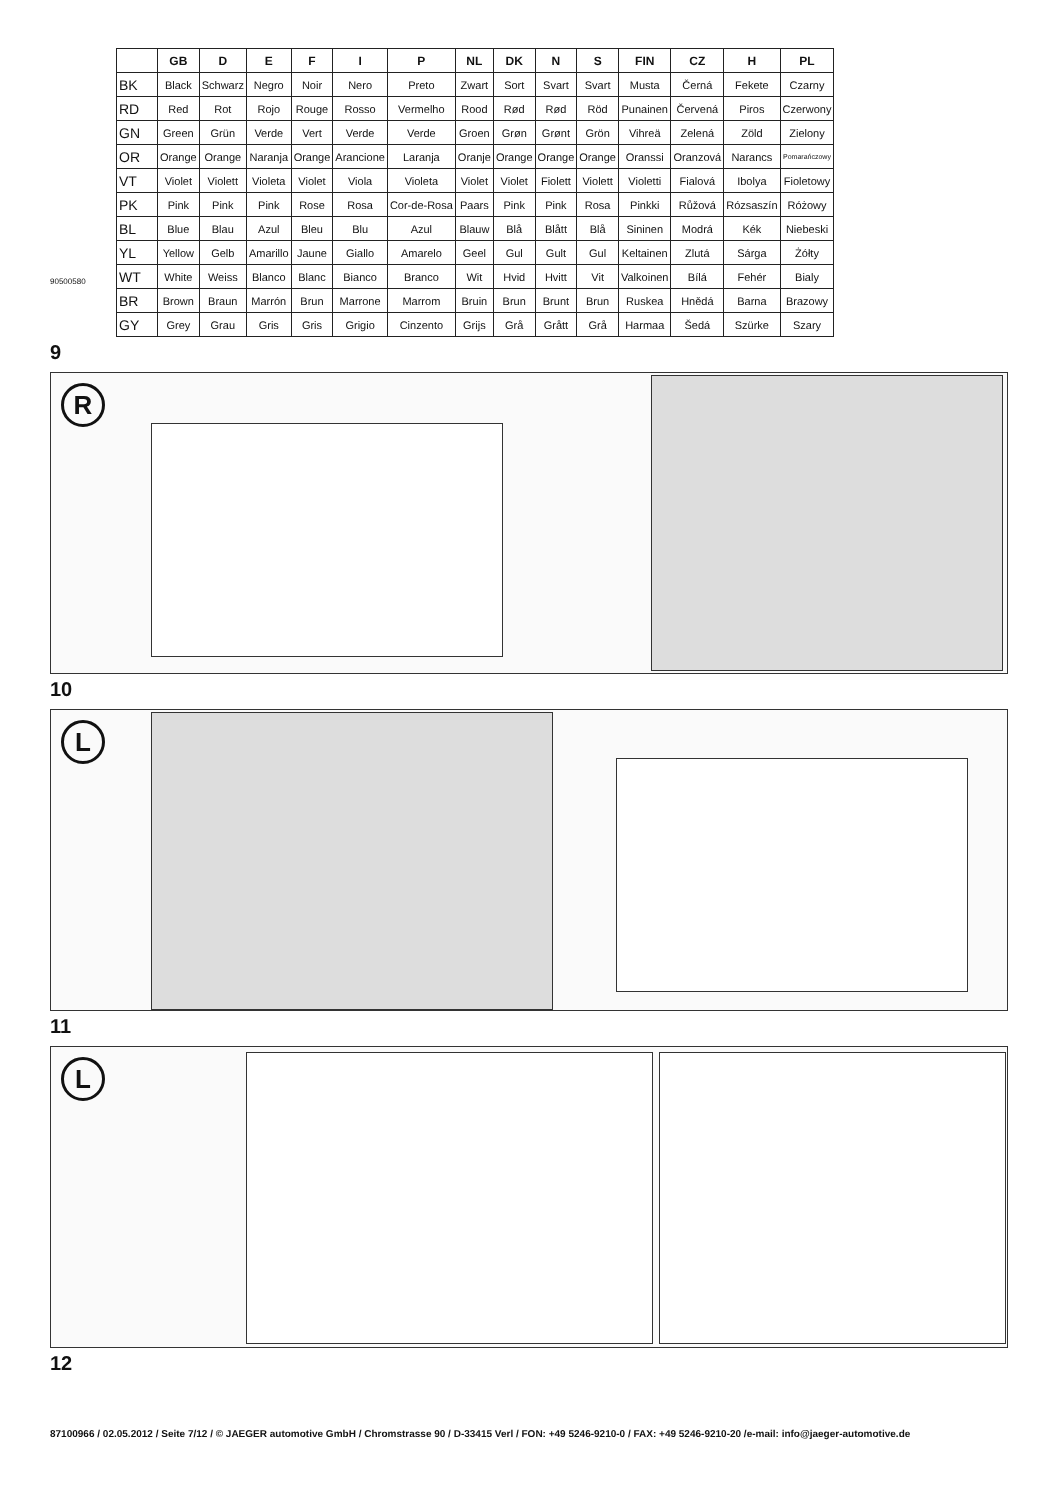| | GB | D | E | F | I | P | NL | DK | N | S | FIN | CZ | H | PL |
| --- | --- | --- | --- | --- | --- | --- | --- | --- | --- | --- | --- | --- | --- | --- |
| BK | Black | Schwarz | Negro | Noir | Nero | Preto | Zwart | Sort | Svart | Svart | Musta | Černá | Fekete | Czarny |
| RD | Red | Rot | Rojo | Rouge | Rosso | Vermelho | Rood | Rød | Rød | Röd | Punainen | Červená | Piros | Czerwony |
| GN | Green | Grün | Verde | Vert | Verde | Verde | Groen | Grøn | Grønt | Grön | Vihreä | Zelená | Zöld | Zielony |
| OR | Orange | Orange | Naranja | Orange | Arancione | Laranja | Oranje | Orange | Orange | Orange | Oranssi | Oranzová | Narancs | Pomarańczowy |
| VT | Violet | Violett | Violeta | Violet | Viola | Violeta | Violet | Violet | Fiolett | Violett | Violetti | Fialová | Ibolya | Fioletowy |
| PK | Pink | Pink | Pink | Rose | Rosa | Cor-de-Rosa | Paars | Pink | Pink | Rosa | Pinkki | Růžová | Rózsaszín | Różowy |
| BL | Blue | Blau | Azul | Bleu | Blu | Azul | Blauw | Blå | Blått | Blå | Sininen | Modrá | Kék | Niebeski |
| YL | Yellow | Gelb | Amarillo | Jaune | Giallo | Amarelo | Geel | Gul | Gult | Gul | Keltainen | Zlutá | Sárga | Żółty |
| WT | White | Weiss | Blanco | Blanc | Bianco | Branco | Wit | Hvid | Hvitt | Vit | Valkoinen | Bílá | Fehér | Bialy |
| BR | Brown | Braun | Marrón | Brun | Marrone | Marrom | Bruin | Brun | Brunt | Brun | Ruskea | Hnědá | Barna | Brazowy |
| GY | Grey | Grau | Gris | Gris | Grigio | Cinzento | Grijs | Grå | Grått | Grå | Harmaa | Šedá | Szürke | Szary |
90500580
9
R
10
L
11
L
12
87100966 / 02.05.2012 / Seite 7/12 / © JAEGER automotive GmbH / Chromstrasse 90 / D-33415 Verl / FON: +49 5246-9210-0 / FAX: +49 5246-9210-20 /e-mail: info@jaeger-automotive.de